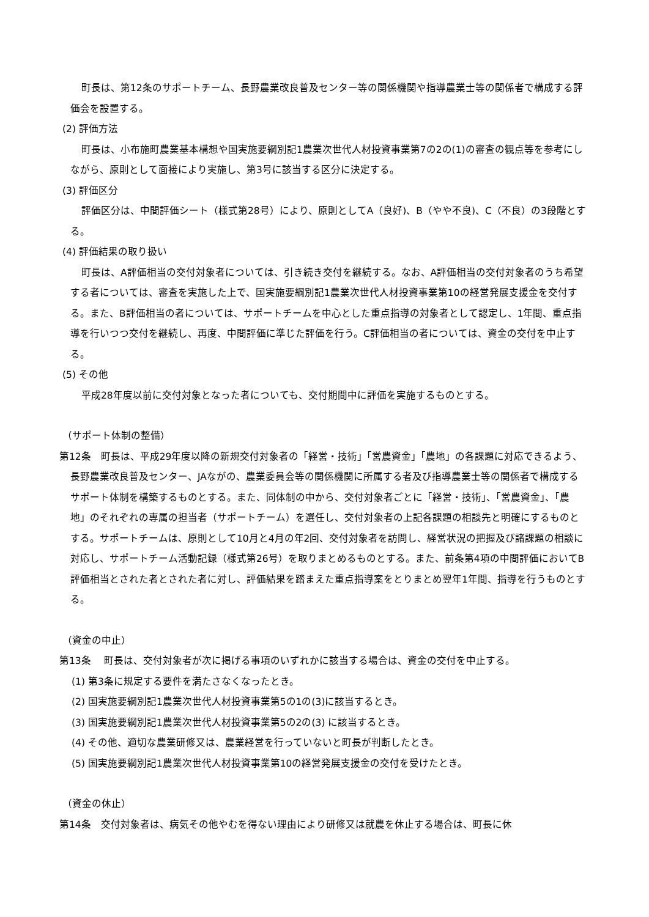町長は、第12条のサポートチーム、長野農業改良普及センター等の関係機関や指導農業士等の関係者で構成する評価会を設置する。
(2) 評価方法
町長は、小布施町農業基本構想や国実施要綱別記1農業次世代人材投資事業第7の2の(1)の審査の観点等を参考にしながら、原則として面接により実施し、第3号に該当する区分に決定する。
(3) 評価区分
評価区分は、中間評価シート（様式第28号）により、原則としてA（良好)、B（やや不良)、C（不良）の3段階とする。
(4) 評価結果の取り扱い
町長は、A評価相当の交付対象者については、引き続き交付を継続する。なお、A評価相当の交付対象者のうち希望する者については、審査を実施した上で、国実施要綱別記1農業次世代人材投資事業第10の経営発展支援金を交付する。また、B評価相当の者については、サポートチームを中心とした重点指導の対象者として認定し、1年間、重点指導を行いつつ交付を継続し、再度、中間評価に準じた評価を行う。C評価相当の者については、資金の交付を中止する。
(5) その他
平成28年度以前に交付対象となった者についても、交付期間中に評価を実施するものとする。
（サポート体制の整備）
第12条　町長は、平成29年度以降の新規交付対象者の「経営・技術」「営農資金」「農地」の各課題に対応できるよう、長野農業改良普及センター、JAながの、農業委員会等の関係機関に所属する者及び指導農業士等の関係者で構成するサポート体制を構築するものとする。また、同体制の中から、交付対象者ごとに「経営・技術」、「営農資金」、「農地」のそれぞれの専属の担当者（サポートチーム）を選任し、交付対象者の上記各課題の相談先と明確にするものとする。サポートチームは、原則として10月と4月の年2回、交付対象者を訪問し、経営状況の把握及び諸課題の相談に対応し、サポートチーム活動記録（様式第26号）を取りまとめるものとする。また、前条第4項の中間評価においてB評価相当とされた者とされた者に対し、評価結果を踏まえた重点指導案をとりまとめ翌年1年間、指導を行うものとする。
（資金の中止）
第13条　 町長は、交付対象者が次に掲げる事項のいずれかに該当する場合は、資金の交付を中止する。
(1) 第3条に規定する要件を満たさなくなったとき。
(2) 国実施要綱別記1農業次世代人材投資事業第5の1の(3)に該当するとき。
(3) 国実施要綱別記1農業次世代人材投資事業第5の2の(3) に該当するとき。
(4) その他、適切な農業研修又は、農業経営を行っていないと町長が判断したとき。
(5) 国実施要綱別記1農業次世代人材投資事業第10の経営発展支援金の交付を受けたとき。
（資金の休止）
第14条　交付対象者は、病気その他やむを得ない理由により研修又は就農を休止する場合は、町長に休